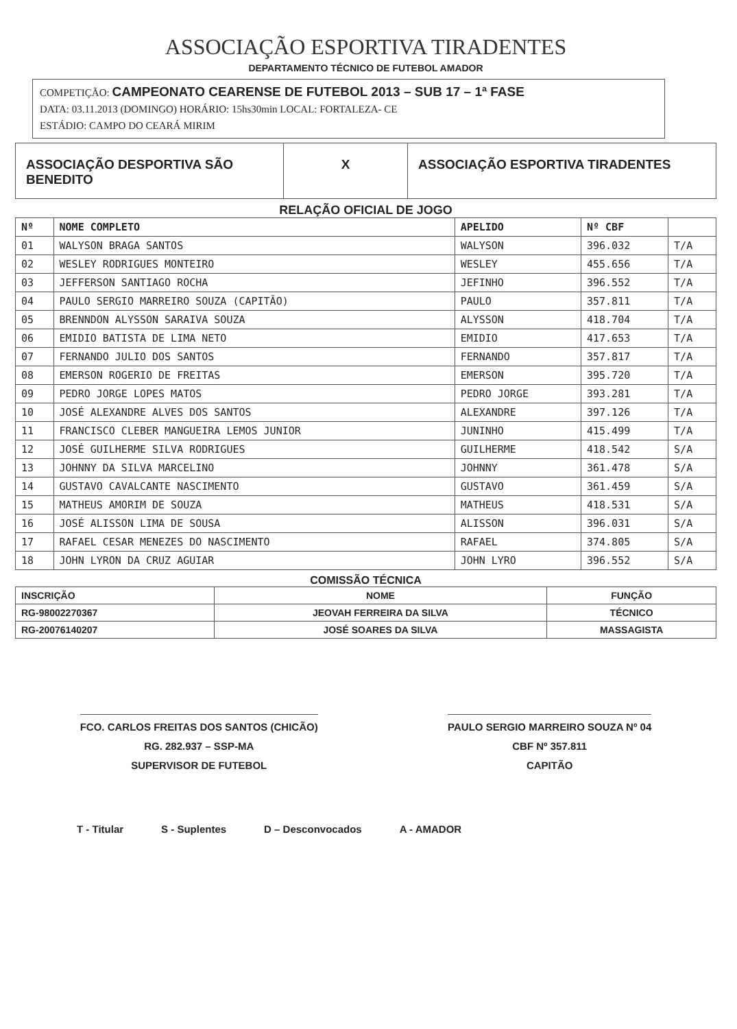ASSOCIAÇÃO ESPORTIVA TIRADENTES
DEPARTAMENTO TÉCNICO DE FUTEBOL AMADOR
COMPETIÇÃO: CAMPEONATO CEARENSE DE FUTEBOL 2013 – SUB 17 – 1ª FASE
DATA: 03.11.2013 (DOMINGO) HORÁRIO: 15hs30min LOCAL: FORTALEZA- CE
ESTÁDIO: CAMPO DO CEARÁ MIRIM
ASSOCIAÇÃO DESPORTIVA SÃO BENEDITO
X ASSOCIAÇÃO ESPORTIVA TIRADENTES
RELAÇÃO OFICIAL DE JOGO
| Nº | NOME COMPLETO | APELIDO | Nº CBF | |
| --- | --- | --- | --- | --- |
| 01 | WALYSON BRAGA SANTOS | WALYSON | 396.032 | T/A |
| 02 | WESLEY RODRIGUES MONTEIRO | WESLEY | 455.656 | T/A |
| 03 | JEFFERSON SANTIAGO ROCHA | JEFINHO | 396.552 | T/A |
| 04 | PAULO SERGIO MARREIRO SOUZA (CAPITÃO) | PAULO | 357.811 | T/A |
| 05 | BRENNDON ALYSSON SARAIVA SOUZA | ALYSSON | 418.704 | T/A |
| 06 | EMIDIO BATISTA DE LIMA NETO | EMIDIO | 417.653 | T/A |
| 07 | FERNANDO JULIO DOS SANTOS | FERNANDO | 357.817 | T/A |
| 08 | EMERSON ROGERIO DE FREITAS | EMERSON | 395.720 | T/A |
| 09 | PEDRO JORGE LOPES MATOS | PEDRO JORGE | 393.281 | T/A |
| 10 | JOSÉ ALEXANDRE ALVES DOS SANTOS | ALEXANDRE | 397.126 | T/A |
| 11 | FRANCISCO CLEBER MANGUEIRA LEMOS JUNIOR | JUNINHO | 415.499 | T/A |
| 12 | JOSÉ GUILHERME SILVA RODRIGUES | GUILHERME | 418.542 | S/A |
| 13 | JOHNNY DA SILVA MARCELINO | JOHNNY | 361.478 | S/A |
| 14 | GUSTAVO CAVALCANTE NASCIMENTO | GUSTAVO | 361.459 | S/A |
| 15 | MATHEUS AMORIM DE SOUZA | MATHEUS | 418.531 | S/A |
| 16 | JOSÉ ALISSON LIMA DE SOUSA | ALISSON | 396.031 | S/A |
| 17 | RAFAEL CESAR MENEZES DO NASCIMENTO | RAFAEL | 374.805 | S/A |
| 18 | JOHN LYRON DA CRUZ AGUIAR | JOHN LYRO | 396.552 | S/A |
COMISSÃO TÉCNICA
| INSCRIÇÃO | NOME | FUNÇÃO |
| --- | --- | --- |
| RG-98002270367 | JEOVAH FERREIRA DA SILVA | TÉCNICO |
| RG-20076140207 | JOSÉ SOARES DA SILVA | MASSAGISTA |
FCO. CARLOS FREITAS DOS SANTOS (CHICÃO)
RG. 282.937 – SSP-MA
SUPERVISOR DE FUTEBOL
PAULO SERGIO MARREIRO SOUZA Nº 04
CBF Nº 357.811
CAPITÃO
T - Titular S - Suplentes D – Desconvocados A - AMADOR